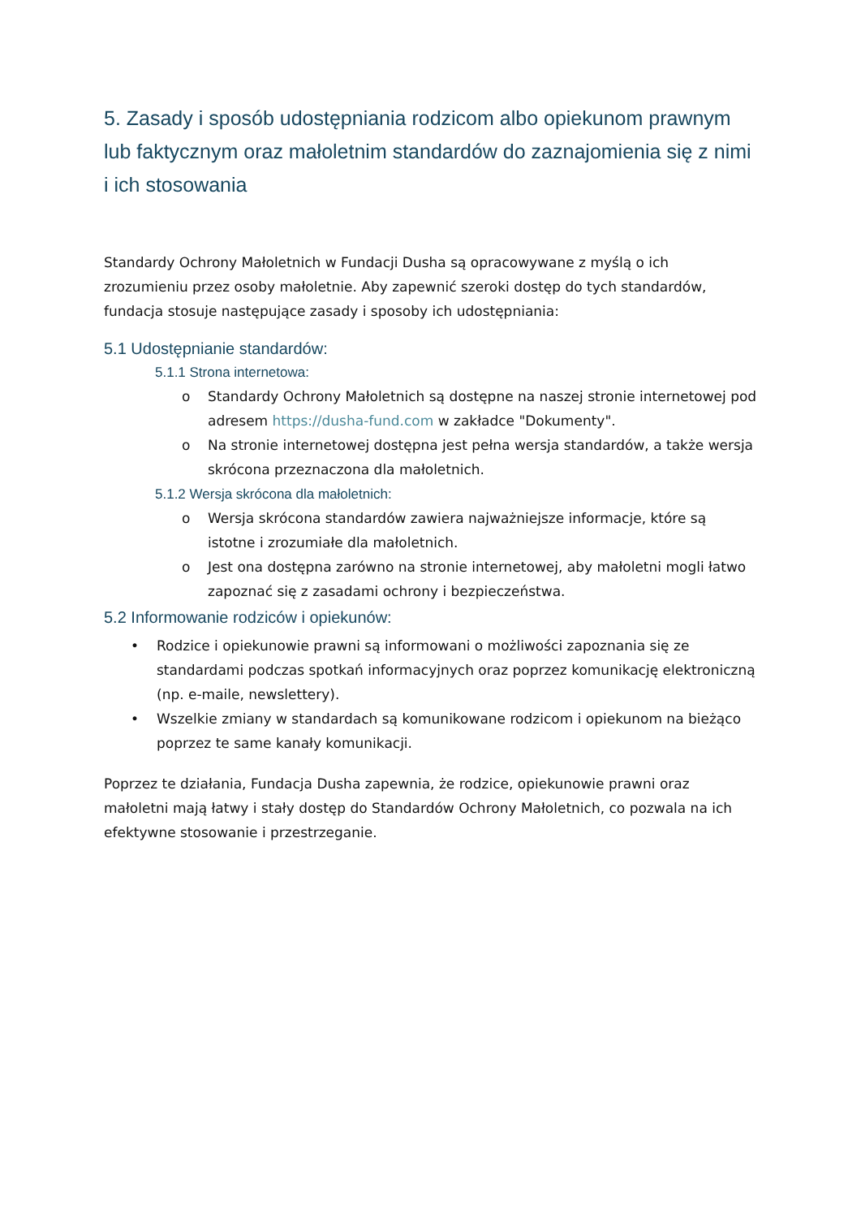5. Zasady i sposób udostępniania rodzicom albo opiekunom prawnym lub faktycznym oraz małoletnim standardów do zaznajomienia się z nimi i ich stosowania
Standardy Ochrony Małoletnich w Fundacji Dusha są opracowywane z myślą o ich zrozumieniu przez osoby małoletnie. Aby zapewnić szeroki dostęp do tych standardów, fundacja stosuje następujące zasady i sposoby ich udostępniania:
5.1 Udostępnianie standardów:
5.1.1 Strona internetowa:
o Standardy Ochrony Małoletnich są dostępne na naszej stronie internetowej pod adresem https://dusha-fund.com w zakładce "Dokumenty".
o Na stronie internetowej dostępna jest pełna wersja standardów, a także wersja skrócona przeznaczona dla małoletnich.
5.1.2 Wersja skrócona dla małoletnich:
o Wersja skrócona standardów zawiera najważniejsze informacje, które są istotne i zrozumiałe dla małoletnich.
o Jest ona dostępna zarówno na stronie internetowej, aby małoletni mogli łatwo zapoznać się z zasadami ochrony i bezpieczeństwa.
5.2 Informowanie rodziców i opiekunów:
• Rodzice i opiekunowie prawni są informowani o możliwości zapoznania się ze standardami podczas spotkań informacyjnych oraz poprzez komunikację elektroniczną (np. e-maile, newslettery).
• Wszelkie zmiany w standardach są komunikowane rodzicom i opiekunom na bieżąco poprzez te same kanały komunikacji.
Poprzez te działania, Fundacja Dusha zapewnia, że rodzice, opiekunowie prawni oraz małoletni mają łatwy i stały dostęp do Standardów Ochrony Małoletnich, co pozwala na ich efektywne stosowanie i przestrzeganie.